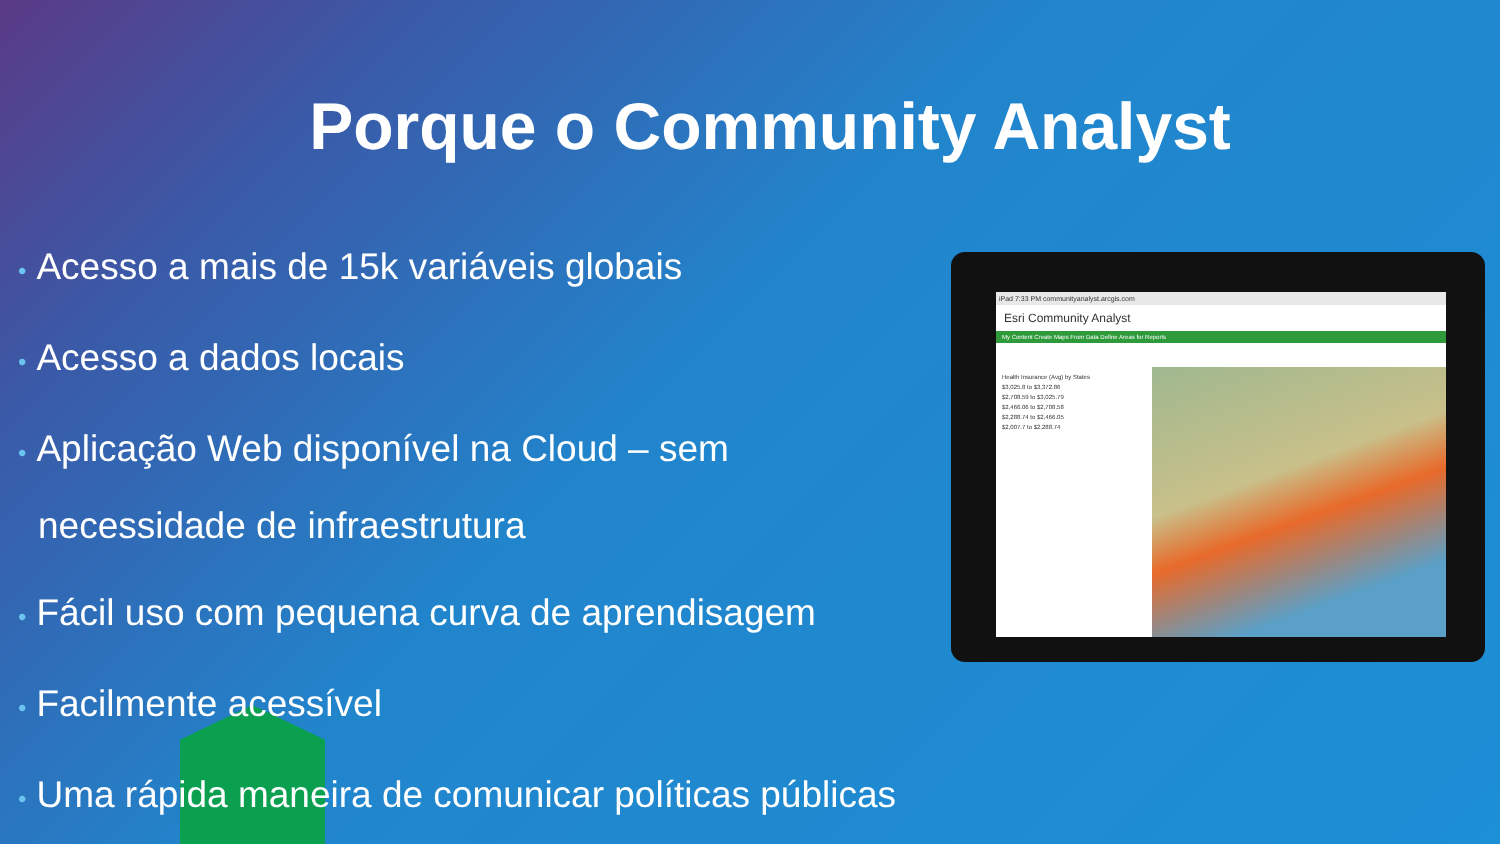Porque o Community Analyst
• Acesso a mais de 15k variáveis globais
• Acesso a dados locais
• Aplicação Web disponível na Cloud – sem necessidade de infraestrutura
• Fácil uso com pequena curva de aprendisagem
• Facilmente acessível
• Uma rápida maneira de comunicar políticas públicas
iPad 7:33 PM communityanalyst.arcgis.com
Esri Community Analyst
My Content Create Maps From Data Define Areas for Reports
Health Insurance (Avg) by States
$3,025.8 to $3,372.86
$2,708.59 to $3,025.79
$2,466.06 to $2,708.58
$2,288.74 to $2,466.05
$2,007.7 to $2,288.74